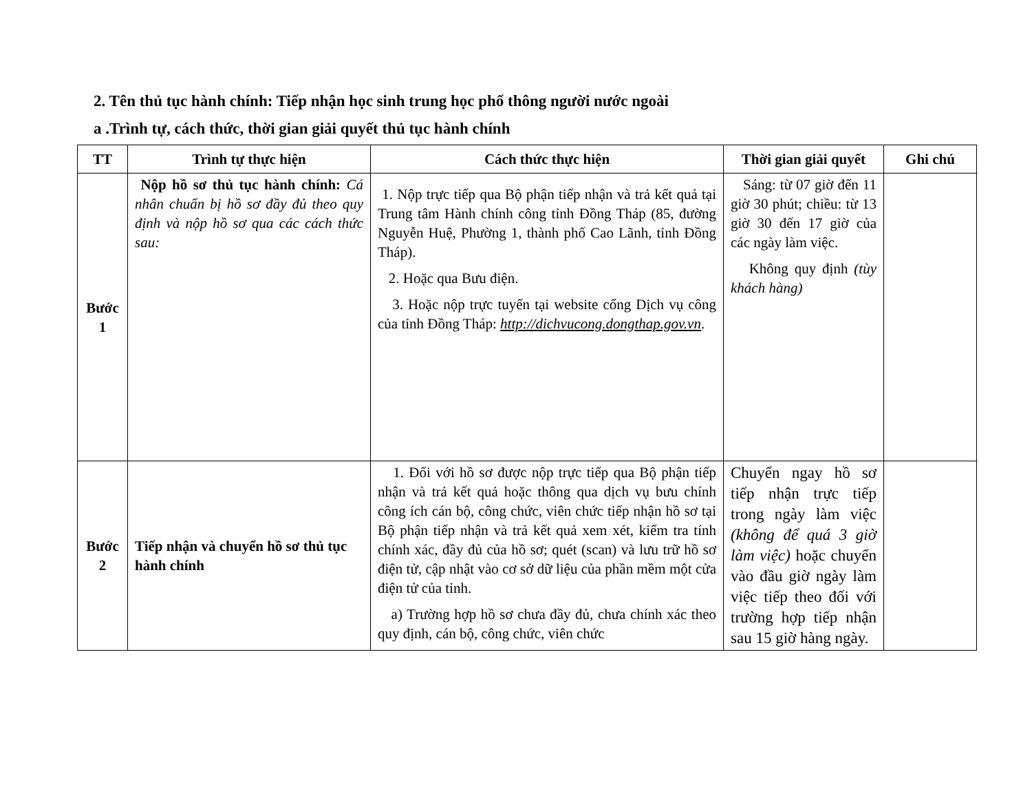2. Tên thủ tục hành chính: Tiếp nhận học sinh trung học phổ thông người nước ngoài
a .Trình tự, cách thức, thời gian giải quyết thủ tục hành chính
| TT | Trình tự thực hiện | Cách thức thực hiện | Thời gian giải quyết | Ghi chú |
| --- | --- | --- | --- | --- |
| Bước 1 | Nộp hồ sơ thủ tục hành chính: Cá nhân chuẩn bị hồ sơ đầy đủ theo quy định và nộp hồ sơ qua các cách thức sau: | 1. Nộp trực tiếp qua Bộ phận tiếp nhận và trả kết quả tại Trung tâm Hành chính công tỉnh Đồng Tháp (85, đường Nguyễn Huệ, Phường 1, thành phố Cao Lãnh, tỉnh Đồng Tháp). 2. Hoặc qua Bưu điện. 3. Hoặc nộp trực tuyến tại website cổng Dịch vụ công của tỉnh Đồng Tháp: http://dichvucong.dongthap.gov.vn . | Sáng: từ 07 giờ đến 11 giờ 30 phút; chiều: từ 13 giờ 30 đến 17 giờ của các ngày làm việc. Không quy định (tùy khách hàng) | |
| Bước 2 | Tiếp nhận và chuyển hồ sơ thủ tục hành chính | 1. Đối với hồ sơ được nộp trực tiếp qua Bộ phận tiếp nhận và trả kết quả hoặc thông qua dịch vụ bưu chính công ích cán bộ, công chức, viên chức tiếp nhận hồ sơ tại Bộ phận tiếp nhận và trả kết quả xem xét, kiểm tra tính chính xác, đầy đủ của hồ sơ; quét (scan) và lưu trữ hồ sơ điện tử, cập nhật vào cơ sở dữ liệu của phần mềm một cửa điện tử của tỉnh. a) Trường hợp hồ sơ chưa đầy đủ, chưa chính xác theo quy định, cán bộ, công chức, viên chức | Chuyển ngay hồ sơ tiếp nhận trực tiếp trong ngày làm việc (không để quá 3 giờ làm việc) hoặc chuyển vào đầu giờ ngày làm việc tiếp theo đối với trường hợp tiếp nhận sau 15 giờ hàng ngày. | |